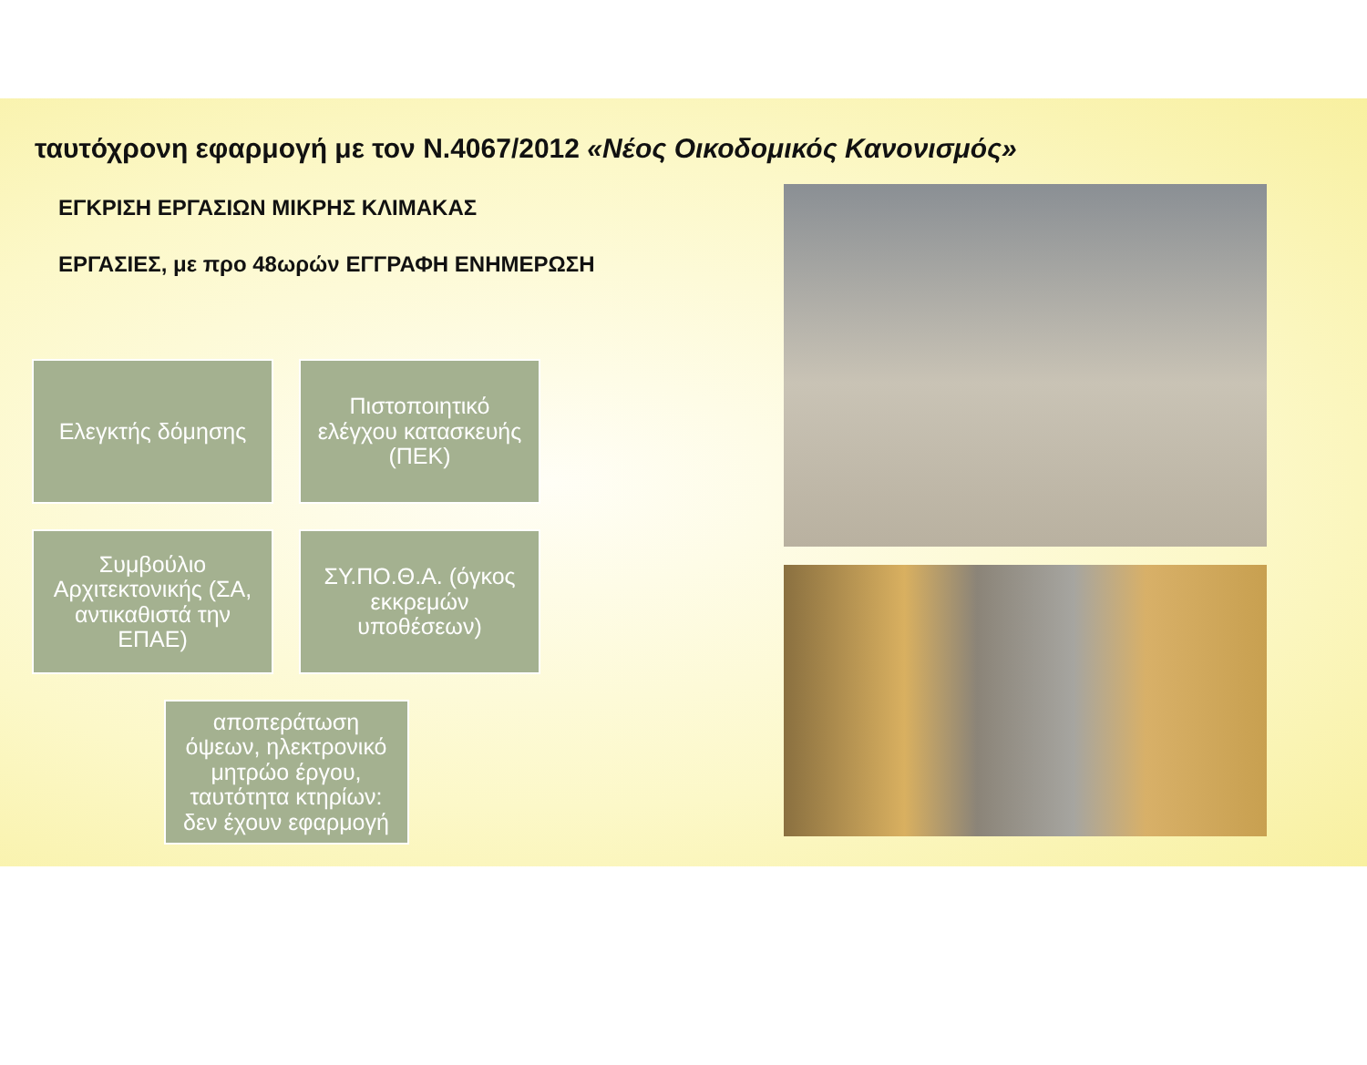ταυτόχρονη εφαρμογή με τον Ν.4067/2012 «Νέος Οικοδομικός Κανονισμός»
ΕΓΚΡΙΣΗ ΕΡΓΑΣΙΩΝ ΜΙΚΡΗΣ ΚΛΙΜΑΚΑΣ
ΕΡΓΑΣΙΕΣ, με προ 48ωρών ΕΓΓΡΑΦΗ ΕΝΗΜΕΡΩΣΗ
Ελεγκτής δόμησης
Πιστοποιητικό ελέγχου κατασκευής (ΠΕΚ)
Συμβούλιο Αρχιτεκτονικής (ΣΑ, αντικαθιστά την ΕΠΑΕ)
ΣΥ.ΠΟ.Θ.Α. (όγκος εκκρεμών υποθέσεων)
αποπεράτωση όψεων, ηλεκτρονικό μητρώο έργου, ταυτότητα κτηρίων: δεν έχουν εφαρμογή